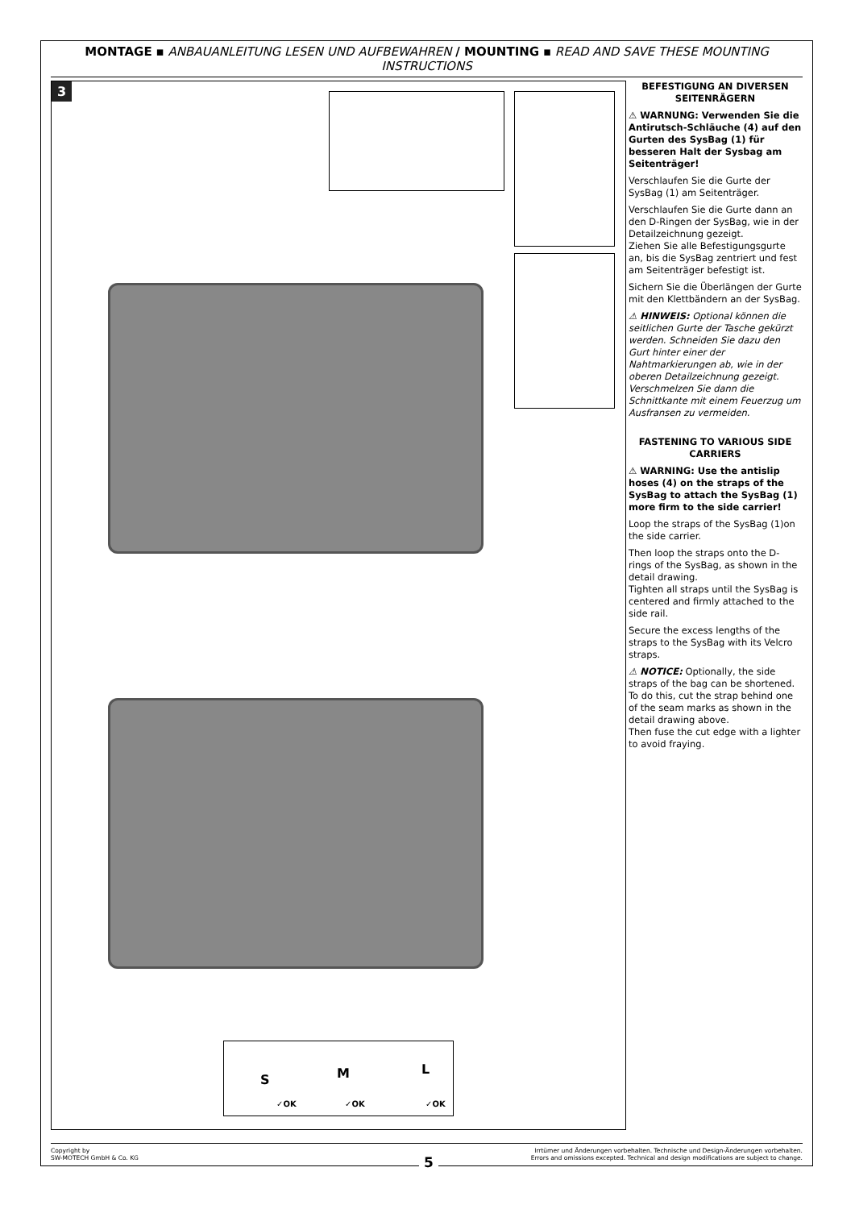MONTAGE ▪ ANBAUANLEITUNG LESEN UND AUFBEWAHREN / MOUNTING ▪ READ AND SAVE THESE MOUNTING INSTRUCTIONS
3
S M L
✓OK ✓OK ✓OK
BEFESTIGUNG AN DIVERSEN SEITENRÄGERN
⚠ WARNUNG: Verwenden Sie die Antirutsch-Schläuche (4) auf den Gurten des SysBag (1) für besseren Halt der Sysbag am Seitenträger!
Verschlaufen Sie die Gurte der SysBag (1) am Seitenträger.
Verschlaufen Sie die Gurte dann an den D-Ringen der SysBag, wie in der Detailzeichnung gezeigt.
Ziehen Sie alle Befestigungsgurte an, bis die SysBag zentriert und fest am Seitenträger befestigt ist.
Sichern Sie die Überlängen der Gurte mit den Klettbändern an der SysBag.
⚠ HINWEIS: Optional können die seitlichen Gurte der Tasche gekürzt werden. Schneiden Sie dazu den Gurt hinter einer der Nahtmarkierungen ab, wie in der oberen Detailzeichnung gezeigt.
Verschmelzen Sie dann die Schnittkante mit einem Feuerzug um Ausfransen zu vermeiden.
FASTENING TO VARIOUS SIDE CARRIERS
⚠ WARNING: Use the antislip hoses (4) on the straps of the SysBag to attach the SysBag (1) more firm to the side carrier!
Loop the straps of the SysBag (1)on the side carrier.
Then loop the straps onto the D-rings of the SysBag, as shown in the detail drawing.
Tighten all straps until the SysBag is centered and firmly attached to the side rail.
Secure the excess lengths of the straps to the SysBag with its Velcro straps.
⚠ NOTICE: Optionally, the side straps of the bag can be shortened. To do this, cut the strap behind one of the seam marks as shown in the detail drawing above.
Then fuse the cut edge with a lighter to avoid fraying.
Copyright by
SW-MOTECH GmbH & Co. KG
Irrtümer und Änderungen vorbehalten. Technische und Design-Änderungen vorbehalten.
Errors and omissions excepted. Technical and design modifications are subject to change.
5